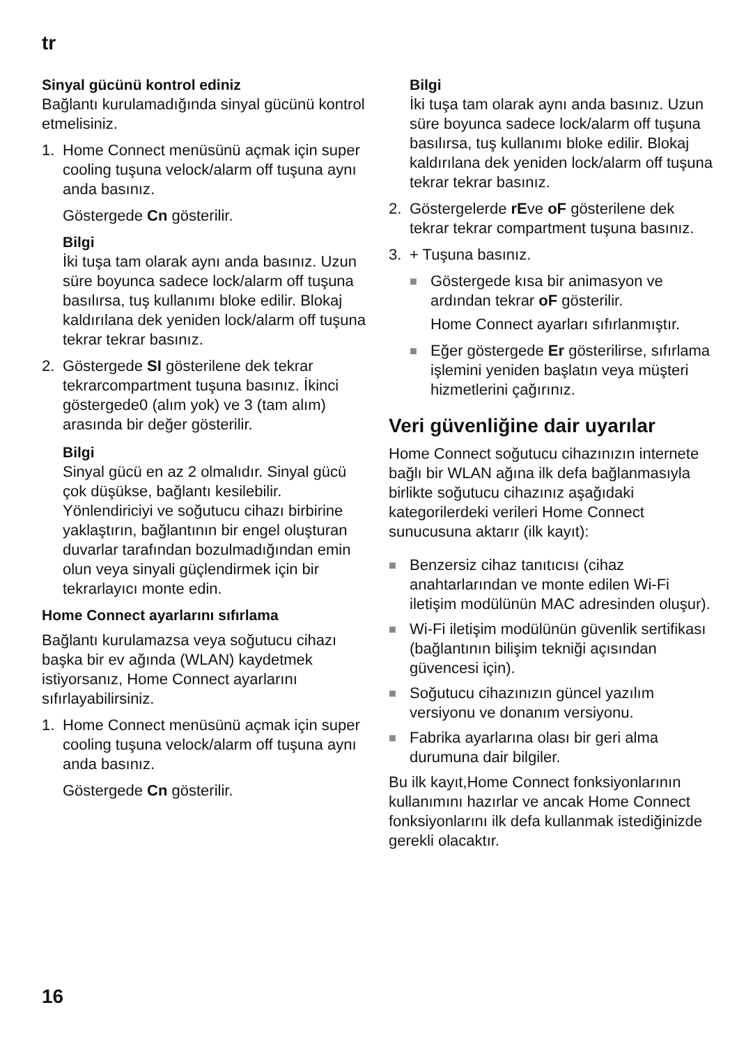tr
Sinyal gücünü kontrol ediniz
Bağlantı kurulamadığında sinyal gücünü kontrol etmelisiniz.
1. Home Connect menüsünü açmak için super cooling tuşuna velock/alarm off tuşuna aynı anda basınız.
Göstergede Cn gösterilir.
Bilgi
İki tuşa tam olarak aynı anda basınız. Uzun süre boyunca sadece lock/alarm off tuşuna basılırsa, tuş kullanımı bloke edilir. Blokaj kaldırılana dek yeniden lock/alarm off tuşuna tekrar tekrar basınız.
2. Göstergede SI gösterilene dek tekrar tekrarcompartment tuşuna basınız. İkinci göstergede0 (alım yok) ve 3 (tam alım) arasında bir değer gösterilir.
Bilgi
Sinyal gücü en az 2 olmalıdır. Sinyal gücü çok düşükse, bağlantı kesilebilir. Yönlendiriciyi ve soğutucu cihazı birbirine yaklaştırın, bağlantının bir engel oluşturan duvarlar tarafından bozulmadığından emin olun veya sinyali güçlendirmek için bir tekrarlayıcı monte edin.
Home Connect ayarlarını sıfırlama
Bağlantı kurulamazsa veya soğutucu cihazı başka bir ev ağında (WLAN) kaydetmek istiyorsanız, Home Connect ayarlarını sıfırlayabilirsiniz.
1. Home Connect menüsünü açmak için super cooling tuşuna velock/alarm off tuşuna aynı anda basınız.
Göstergede Cn gösterilir.
Bilgi
İki tuşa tam olarak aynı anda basınız. Uzun süre boyunca sadece lock/alarm off tuşuna basılırsa, tuş kullanımı bloke edilir. Blokaj kaldırılana dek yeniden lock/alarm off tuşuna tekrar tekrar basınız.
2. Göstergelerde rEve oF gösterilene dek tekrar tekrar compartment tuşuna basınız.
3. + Tuşuna basınız.
■
Göstergede kısa bir animasyon ve ardından tekrar oF gösterilir.
Home Connect ayarları sıfırlanmıştır.
■
Eğer göstergede Er gösterilirse, sıfırlama işlemini yeniden başlatın veya müşteri hizmetlerini çağırınız.
Veri güvenliğine dair uyarılar
Home Connect soğutucu cihazınızın internete bağlı bir WLAN ağına ilk defa bağlanmasıyla birlikte soğutucu cihazınız aşağıdaki kategorilerdeki verileri Home Connect sunucusuna aktarır (ilk kayıt):
■
Benzersiz cihaz tanıtıcısı (cihaz anahtarlarından ve monte edilen Wi-Fi iletişim modülünün MAC adresinden oluşur).
■
Wi-Fi iletişim modülünün güvenlik sertifikası (bağlantının bilişim tekniği açısından güvencesi için).
■
Soğutucu cihazınızın güncel yazılım versiyonu ve donanım versiyonu.
■
Fabrika ayarlarına olası bir geri alma durumuna dair bilgiler.
Bu ilk kayıt,Home Connect fonksiyonlarının kullanımını hazırlar ve ancak Home Connect fonksiyonlarını ilk defa kullanmak istediğinizde gerekli olacaktır.
16